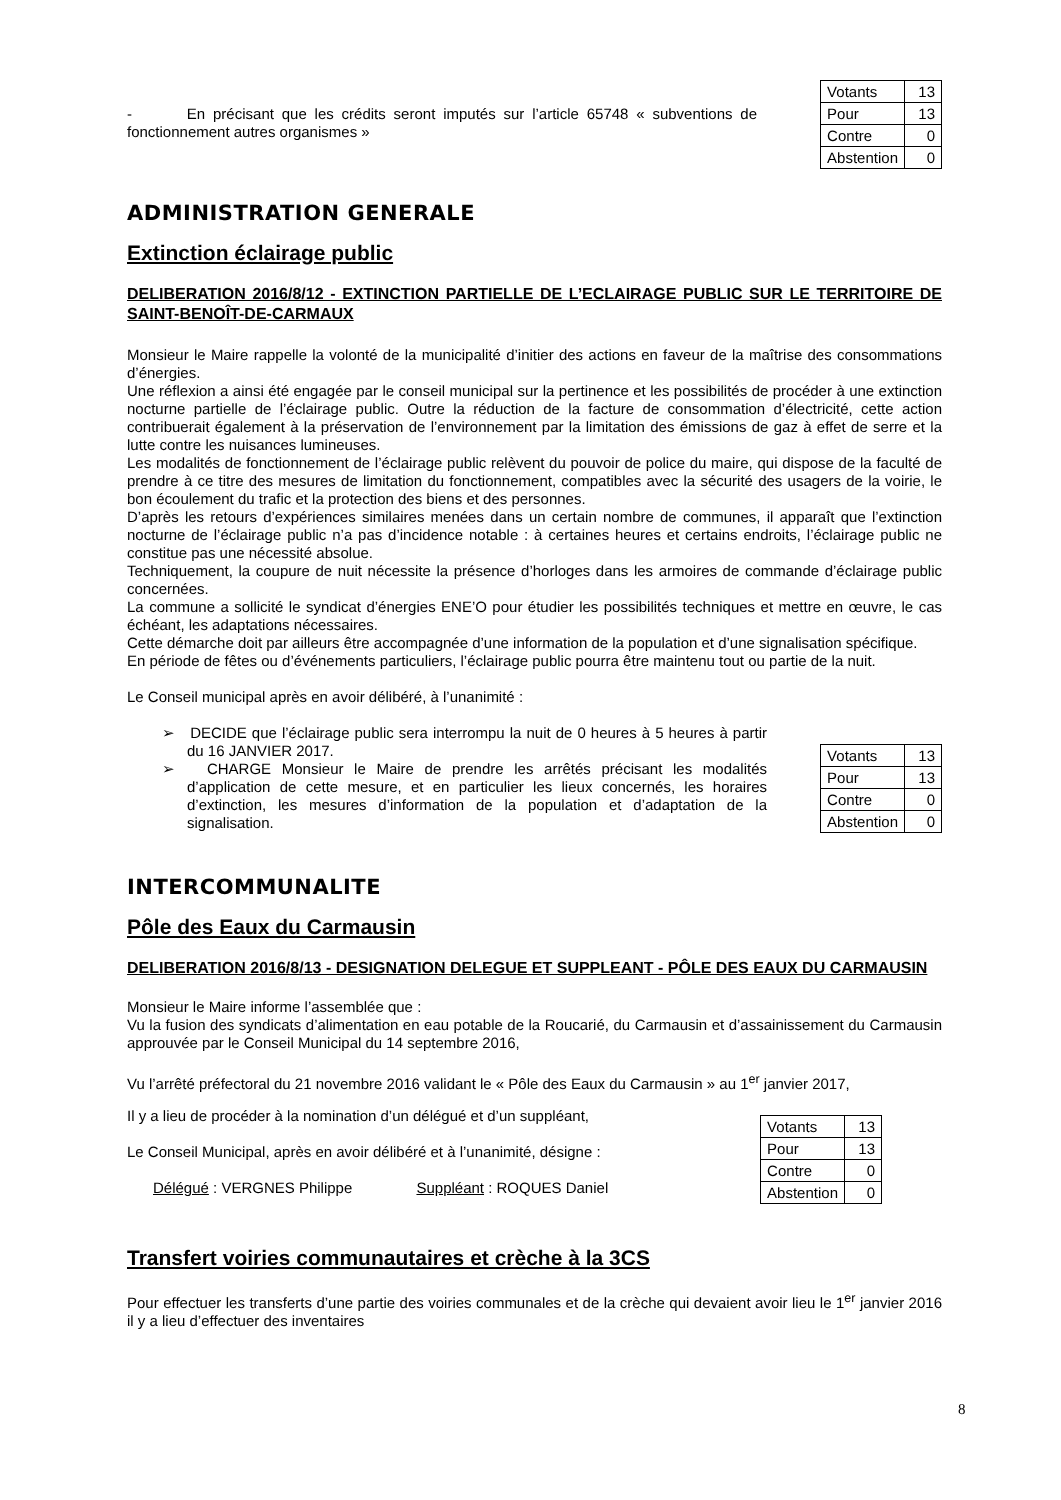- En précisant que les crédits seront imputés sur l’article 65748 « subventions de fonctionnement autres organismes »
| Votants | 13 |
| Pour | 13 |
| Contre | 0 |
| Abstention | 0 |
ADMINISTRATION GENERALE
Extinction éclairage public
DELIBERATION 2016/8/12 - EXTINCTION PARTIELLE DE L’ECLAIRAGE PUBLIC SUR LE TERRITOIRE DE SAINT-BENOÎT-DE-CARMAUX
Monsieur le Maire rappelle la volonté de la municipalité d’initier des actions en faveur de la maîtrise des consommations d’énergies.
Une réflexion a ainsi été engagée par le conseil municipal sur la pertinence et les possibilités de procéder à une extinction nocturne partielle de l’éclairage public. Outre la réduction de la facture de consommation d’électricité, cette action contribuerait également à la préservation de l’environnement par la limitation des émissions de gaz à effet de serre et la lutte contre les nuisances lumineuses.
Les modalités de fonctionnement de l’éclairage public relèvent du pouvoir de police du maire, qui dispose de la faculté de prendre à ce titre des mesures de limitation du fonctionnement, compatibles avec la sécurité des usagers de la voirie, le bon écoulement du trafic et la protection des biens et des personnes.
D’après les retours d’expériences similaires menées dans un certain nombre de communes, il apparaît que l’extinction nocturne de l’éclairage public n’a pas d’incidence notable : à certaines heures et certains endroits, l’éclairage public ne constitue pas une nécessité absolue.
Techniquement, la coupure de nuit nécessite la présence d’horloges dans les armoires de commande d’éclairage public concernées.
La commune a sollicité le syndicat d’énergies ENE’O pour étudier les possibilités techniques et mettre en œuvre, le cas échéant, les adaptations nécessaires.
Cette démarche doit par ailleurs être accompagnée d’une information de la population et d’une signalisation spécifique.
En période de fêtes ou d’événements particuliers, l’éclairage public pourra être maintenu tout ou partie de la nuit.
Le Conseil municipal après en avoir délibéré, à l’unanimité :
➢ DECIDE que l’éclairage public sera interrompu la nuit de 0 heures à 5 heures à partir du 16 JANVIER 2017.
➢ CHARGE Monsieur le Maire de prendre les arrêtés précisant les modalités d’application de cette mesure, et en particulier les lieux concernés, les horaires d’extinction, les mesures d’information de la population et d’adaptation de la signalisation.
| Votants | 13 |
| Pour | 13 |
| Contre | 0 |
| Abstention | 0 |
INTERCOMMUNALITE
Pôle des Eaux du Carmausin
DELIBERATION 2016/8/13 - DESIGNATION DELEGUE ET SUPPLEANT - PÔLE DES EAUX DU CARMAUSIN
Monsieur le Maire informe l’assemblée que :
Vu la fusion des syndicats d’alimentation en eau potable de la Roucarié, du Carmausin et d’assainissement du Carmausin approuvée par le Conseil Municipal du 14 septembre 2016,
Vu l’arrêté préfectoral du 21 novembre 2016 validant le « Pôle des Eaux du Carmausin » au 1<sup>er</sup> janvier 2017,
Il y a lieu de procéder à la nomination d’un délégué et d’un suppléant,
Le Conseil Municipal, après en avoir délibéré et à l’unanimité, désigne :
Délégué : VERGNES Philippe Suppléant : ROQUES Daniel
| Votants | 13 |
| Pour | 13 |
| Contre | 0 |
| Abstention | 0 |
Transfert voiries communautaires et crèche à la 3CS
Pour effectuer les transferts d’une partie des voiries communales et de la crèche qui devaient avoir lieu le 1<sup>er</sup> janvier 2016 il y a lieu d’effectuer des inventaires
8